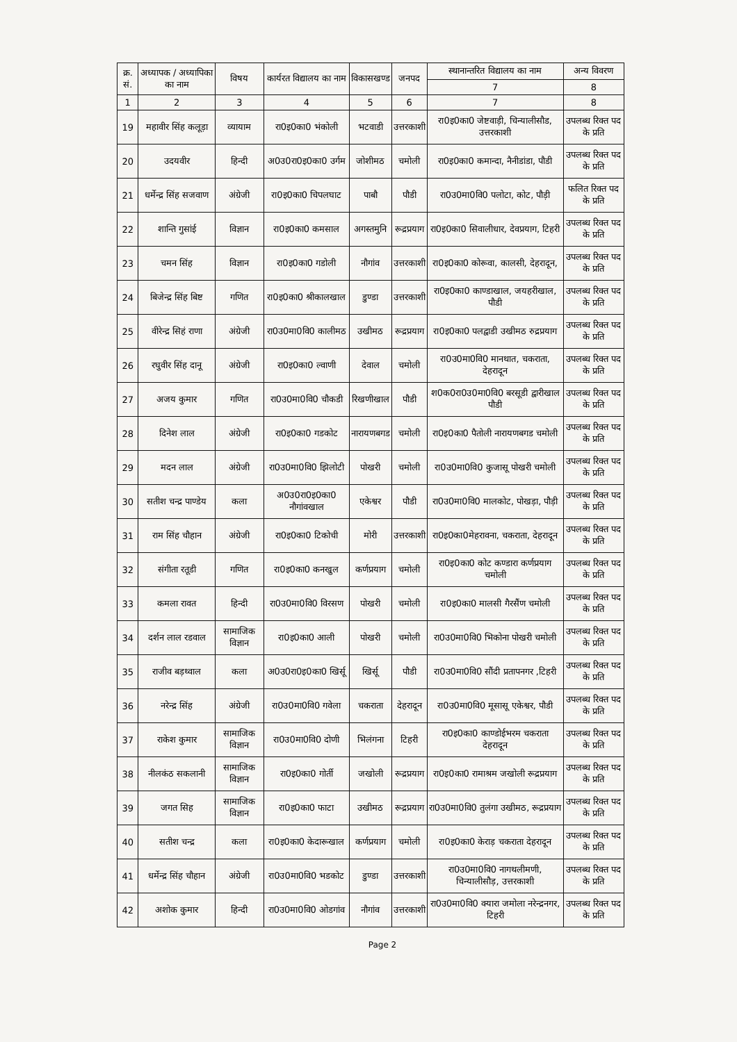| क्र. सं. | अध्यापक / अध्यापिका का नाम | विषय | कार्यरत विद्यालय का नाम | विकासखण्ड | जनपद | स्थानान्तरित विद्यालय का नाम | अन्य विवरण |
| --- | --- | --- | --- | --- | --- | --- | --- |
| | | | | | | 7 | 8 |
| 1 | 2 | 3 | 4 | 5 | 6 | 7 | 8 |
| 19 | महावीर सिंह कलूड़ा | व्यायाम | रा0इ0का0 भंकोली | भटवाडी | उत्तरकाशी | रा0इ0का0 जेष्टवाड़ी, चिन्यालीसौड, उत्तरकाशी | उपलब्ध रिक्त पद के प्रति |
| 20 | उदयवीर | हिन्दी | अ0उ0रा0इ0का0 उर्गम | जोशीमठ | चमोली | रा0इ0का0 कमान्दा, नैनीडांडा, पौडी | उपलब्ध रिक्त पद के प्रति |
| 21 | धर्मेन्द्र सिंह सजवाण | अंग्रेजी | रा0इ0का0 चिपलघाट | पाबौ | पौडी | रा0उ0मा0वि0 पलोटा, कोट, पौड़ी | फलित रिक्त पद के प्रति |
| 22 | शान्ति गुसांई | विज्ञान | रा0इ0का0 कमसाल | अगस्तमुनि | रूद्रप्रयाग | रा0इ0का0 सिवालीधार, देवप्रयाग, टिहरी | उपलब्ध रिक्त पद के प्रति |
| 23 | चमन सिंह | विज्ञान | रा0इ0का0 गडोली | नौगांव | उत्तरकाशी | रा0इ0का0 कोरूवा, कालसी, देहरादून, | उपलब्ध रिक्त पद के प्रति |
| 24 | बिजेन्द्र सिंह बिष्ट | गणित | रा0इ0का0 श्रीकालखाल | डुण्डा | उत्तरकाशी | रा0इ0का0 काण्डाखाल, जयहरीखाल, पौडी | उपलब्ध रिक्त पद के प्रति |
| 25 | वीरेन्द्र सिहं राणा | अंग्रेजी | रा0उ0मा0वि0 कालीमठ | उखीमठ | रूद्रप्रयाग | रा0इ0का0 पलद्वाडी उखीमठ रुद्रप्रयाग | उपलब्ध रिक्त पद के प्रति |
| 26 | रघुवीर सिंह दानू | अंग्रेजी | रा0इ0का0 ल्वाणी | देवाल | चमोली | रा0उ0मा0वि0 मानथात, चकराता, देहरादून | उपलब्ध रिक्त पद के प्रति |
| 27 | अजय कुमार | गणित | रा0उ0मा0वि0 चौकडी | रिखणीखाल | पौडी | श0क0रा0उ0मा0वि0 बरसूडी द्वारीखाल पौडी | उपलब्ध रिक्त पद के प्रति |
| 28 | दिनेश लाल | अंग्रेजी | रा0इ0का0 गडकोट | नारायणबगड | चमोली | रा0इ0का0 पैतोली नारायणबगड चमोली | उपलब्ध रिक्त पद के प्रति |
| 29 | मदन लाल | अंग्रेजी | रा0उ0मा0वि0 झिलोटी | पोखरी | चमोली | रा0उ0मा0वि0 कुजासू पोखरी चमोली | उपलब्ध रिक्त पद के प्रति |
| 30 | सतीश चन्द्र पाण्डेय | कला | अ0उ0रा0इ0का0 नौगांवखाल | एकेश्वर | पौडी | रा0उ0मा0वि0 मालकोट, पोखड़ा, पौड़ी | उपलब्ध रिक्त पद के प्रति |
| 31 | राम सिंह चौहान | अंग्रेजी | रा0इ0का0 टिकोची | मोरी | उत्तरकाशी | रा0इ0का0मेहरावना, चकराता, देहरादून | उपलब्ध रिक्त पद के प्रति |
| 32 | संगीता रतूडी | गणित | रा0इ0का0 कनखुल | कर्णप्रयाग | चमोली | रा0इ0का0 कोट कण्डारा कर्णप्रयाग चमोली | उपलब्ध रिक्त पद के प्रति |
| 33 | कमला रावत | हिन्दी | रा0उ0मा0वि0 विरसण | पोखरी | चमोली | रा0इ0का0 मालसी गैरसैंण चमोली | उपलब्ध रिक्त पद के प्रति |
| 34 | दर्शन लाल रडवाल | सामाजिक विज्ञान | रा0इ0का0 आली | पोखरी | चमोली | रा0उ0मा0वि0 भिकोना पोखरी चमोली | उपलब्ध रिक्त पद के प्रति |
| 35 | राजीव बड़थ्वाल | कला | अ0उ0रा0इ0का0 खिर्सू | खिर्सू | पौडी | रा0उ0मा0वि0 सौंदी प्रतापनगर ,टिहरी | उपलब्ध रिक्त पद के प्रति |
| 36 | नरेन्द्र सिंह | अंग्रेजी | रा0उ0मा0वि0 गवेला | चकराता | देहरादून | रा0उ0मा0वि0 मूसासू एकेश्वर, पौडी | उपलब्ध रिक्त पद के प्रति |
| 37 | राकेश कुमार | सामाजिक विज्ञान | रा0उ0मा0वि0 दोणी | भिलंगना | टिहरी | रा0इ0का0 काण्डोईभरम चकराता देहरादून | उपलब्ध रिक्त पद के प्रति |
| 38 | नीलकंठ सकलानी | सामाजिक विज्ञान | रा0इ0का0 गोर्ती | जखोली | रूद्रप्रयाग | रा0इ0का0 रामाश्रम जखोली रूद्रप्रयाग | उपलब्ध रिक्त पद के प्रति |
| 39 | जगत सिह | सामाजिक विज्ञान | रा0इ0का0 फाटा | उखीमठ | रूद्रप्रयाग | रा0उ0मा0वि0 तुलंगा उखीमठ, रूद्रप्रयाग | उपलब्ध रिक्त पद के प्रति |
| 40 | सतीश चन्द्र | कला | रा0इ0का0 केदारूखाल | कर्णप्रयाग | चमोली | रा0इ0का0 केराड़ चकराता देहरादून | उपलब्ध रिक्त पद के प्रति |
| 41 | धर्मेन्द्र सिंह चौहान | अंग्रेजी | रा0उ0मा0वि0 भडकोट | डुण्डा | उत्तरकाशी | रा0उ0मा0वि0 नागथलीमणी, चिन्यालीसौड़, उत्तरकाशी | उपलब्ध रिक्त पद के प्रति |
| 42 | अशोक कुमार | हिन्दी | रा0उ0मा0वि0 ओडगांव | नौगांव | उत्तरकाशी | रा0उ0मा0वि0 क्यारा जमोला नरेन्द्रनगर, टिहरी | उपलब्ध रिक्त पद के प्रति |
Page 2